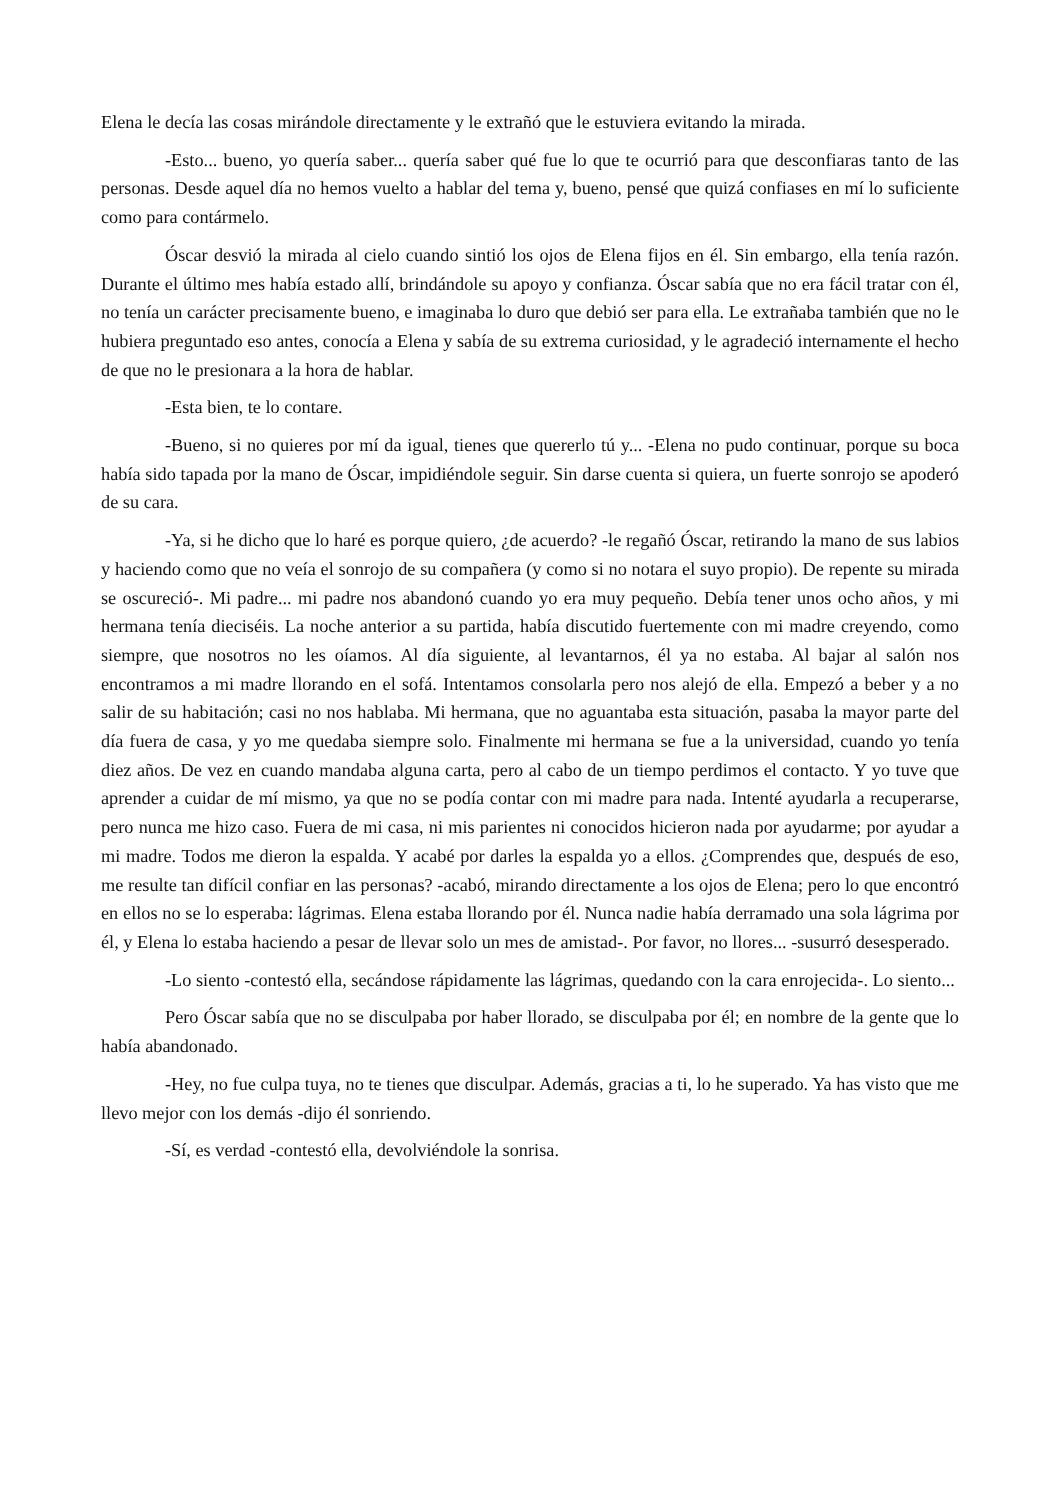Elena le decía las cosas mirándole directamente y le extrañó que le estuviera evitando la mirada.
-Esto... bueno, yo quería saber... quería saber qué fue lo que te ocurrió para que desconfiaras tanto de las personas. Desde aquel día no hemos vuelto a hablar del tema y, bueno, pensé que quizá confiases en mí lo suficiente como para contármelo.
Óscar desvió la mirada al cielo cuando sintió los ojos de Elena fijos en él. Sin embargo, ella tenía razón. Durante el último mes había estado allí, brindándole su apoyo y confianza. Óscar sabía que no era fácil tratar con él, no tenía un carácter precisamente bueno, e imaginaba lo duro que debió ser para ella. Le extrañaba también que no le hubiera preguntado eso antes, conocía a Elena y sabía de su extrema curiosidad, y le agradeció internamente el hecho de que no le presionara a la hora de hablar.
-Esta bien, te lo contare.
-Bueno, si no quieres por mí da igual, tienes que quererlo tú y... -Elena no pudo continuar, porque su boca había sido tapada por la mano de Óscar, impidiéndole seguir. Sin darse cuenta si quiera, un fuerte sonrojo se apoderó de su cara.
-Ya, si he dicho que lo haré es porque quiero, ¿de acuerdo? -le regañó Óscar, retirando la mano de sus labios y haciendo como que no veía el sonrojo de su compañera (y como si no notara el suyo propio). De repente su mirada se oscureció-. Mi padre... mi padre nos abandonó cuando yo era muy pequeño. Debía tener unos ocho años, y mi hermana tenía dieciséis. La noche anterior a su partida, había discutido fuertemente con mi madre creyendo, como siempre, que nosotros no les oíamos. Al día siguiente, al levantarnos, él ya no estaba. Al bajar al salón nos encontramos a mi madre llorando en el sofá. Intentamos consolarla pero nos alejó de ella. Empezó a beber y a no salir de su habitación; casi no nos hablaba. Mi hermana, que no aguantaba esta situación, pasaba la mayor parte del día fuera de casa, y yo me quedaba siempre solo. Finalmente mi hermana se fue a la universidad, cuando yo tenía diez años. De vez en cuando mandaba alguna carta, pero al cabo de un tiempo perdimos el contacto. Y yo tuve que aprender a cuidar de mí mismo, ya que no se podía contar con mi madre para nada. Intenté ayudarla a recuperarse, pero nunca me hizo caso. Fuera de mi casa, ni mis parientes ni conocidos hicieron nada por ayudarme; por ayudar a mi madre. Todos me dieron la espalda. Y acabé por darles la espalda yo a ellos. ¿Comprendes que, después de eso, me resulte tan difícil confiar en las personas? -acabó, mirando directamente a los ojos de Elena; pero lo que encontró en ellos no se lo esperaba: lágrimas. Elena estaba llorando por él. Nunca nadie había derramado una sola lágrima por él, y Elena lo estaba haciendo a pesar de llevar solo un mes de amistad-. Por favor, no llores... -susurró desesperado.
-Lo siento -contestó ella, secándose rápidamente las lágrimas, quedando con la cara enrojecida-. Lo siento...
Pero Óscar sabía que no se disculpaba por haber llorado, se disculpaba por él; en nombre de la gente que lo había abandonado.
-Hey, no fue culpa tuya, no te tienes que disculpar. Además, gracias a ti, lo he superado. Ya has visto que me llevo mejor con los demás -dijo él sonriendo.
-Sí, es verdad -contestó ella, devolviéndole la sonrisa.